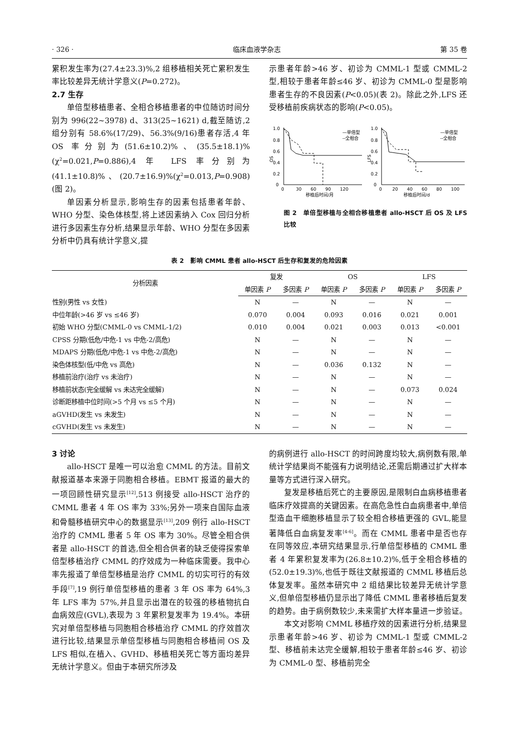· 326 · 临床血液学杂志 第 35 卷
累积发生率为(27.4±23.3)%,2 组移植相关死亡累积发生率比较差异无统计学意义(P=0.272)。
2.7 生存
单倍型移植患者、全相合移植患者的中位随访时间分别为 996(22~3978) d、313(25~1621) d,截至随访,2 组分别有 58.6%(17/29)、56.3%(9/16)患者存活,4 年 OS 率分别为(51.6±10.2)%、(35.5±18.1)%(χ<sup>2</sup>=0.021,P=0.886),4 年 LFS 率分别为(41.1±10.8)%、(20.7±16.9)%(χ<sup>2</sup>=0.013,P=0.908)(图 2)。
单因素分析显示,影响生存的因素包括患者年龄、WHO 分型、染色体核型,将上述因素纳入 Cox 回归分析进行多因素生存分析,结果显示年龄、WHO 分型在多因素分析中仍具有统计学意义,提
示患者年龄>46 岁、初诊为 CMML-1 型或 CMML-2 型,相较于患者年龄≤46 岁、初诊为 CMML-0 型是影响患者生存的不良因素(P<0.05)(表 2)。除此之外,LFS 还受移植前疾病状态的影响(P<0.05)。
OS
1.0
0.8
0.6
0.4
0.2
0
0
30
60
90
120
移植后时间/月
—单倍型
--全相合
LFS
1.0
0.8
0.6
0.4
0.2
0
0
20
40
60
80
100
移植后时间/d
—单倍型
--全相合
图 2　单倍型移植与全相合移植患者 allo-HSCT 后 OS 及 LFS 比较
表 2　影响 CMML 患者 allo-HSCT 后生存和复发的危险因素
| 分析因素 | 复发 | | OS | | LFS | |
| --- | --- | --- | --- | --- | --- | --- |
| | 单因素 P | 多因素 P | 单因素 P | 多因素 P | 单因素 P | 多因素 P |
| 性别(男性 vs 女性) | N | — | N | — | N | — |
| 中位年龄(>46 岁 vs ≤46 岁) | 0.070 | 0.004 | 0.093 | 0.016 | 0.021 | 0.001 |
| 初始 WHO 分型(CMML-0 vs CMML-1/2) | 0.010 | 0.004 | 0.021 | 0.003 | 0.013 | <0.001 |
| CPSS 分期(低危/中危-1 vs 中危-2/高危) | N | — | N | — | N | — |
| MDAPS 分期(低危/中危-1 vs 中危-2/高危) | N | — | N | — | N | — |
| 染色体核型(低/中危 vs 高危) | N | — | 0.036 | 0.132 | N | — |
| 移植前治疗(治疗 vs 未治疗) | N | — | N | — | N | — |
| 移植前状态(完全缓解 vs 未达完全缓解) | N | — | N | — | 0.073 | 0.024 |
| 诊断距移植中位时间(>5 个月 vs ≤5 个月) | N | — | N | — | N | — |
| aGVHD(发生 vs 未发生) | N | — | N | — | N | — |
| cGVHD(发生 vs 未发生) | N | — | N | — | N | — |
3 讨论
allo-HSCT 是唯一可以治愈 CMML 的方法。目前文献报道基本来源于同胞相合移植。EBMT 报道的最大的一项回顾性研究显示<sup>[12]</sup>,513 例接受 allo-HSCT 治疗的 CMML 患者 4 年 OS 率为 33%;另外一项来自国际血液和骨髓移植研究中心的数据显示<sup>[13]</sup>,209 例行 allo-HSCT 治疗的 CMML 患者 5 年 OS 率为 30%。尽管全相合供者是 allo-HSCT 的首选,但全相合供者的缺乏使得探索单倍型移植治疗 CMML 的疗效成为一种临床需要。我中心率先报道了单倍型移植是治疗 CMML 的切实可行的有效手段<sup>[7]</sup>,19 例行单倍型移植的患者 3 年 OS 率为 64%,3 年 LFS 率为 57%,并且显示出潜在的较强的移植物抗白血病效应(GVL),表现为 3 年累积复发率为 19.4%。本研究对单倍型移植与同胞相合移植治疗 CMML 的疗效首次进行比较,结果显示单倍型移植与同胞相合移植间 OS 及 LFS 相似,在植入、GVHD、移植相关死亡等方面均差异无统计学意义。但由于本研究所涉及
的病例进行 allo-HSCT 的时间跨度均较大,病例数有限,单统计学结果尚不能强有力说明结论,还需后期通过扩大样本量等方式进行深入研究。
复发是移植后死亡的主要原因,是限制白血病移植患者临床疗效提高的关键因素。在高危急性白血病患者中,单倍型造血干细胞移植显示了较全相合移植更强的 GVL,能显著降低白血病复发率<sup>[4-6]</sup>。而在 CMML 患者中是否也存在同等效应,本研究结果显示,行单倍型移植的 CMML 患者 4 年累积复发率为(26.8±10.2)%,低于全相合移植的(52.0±19.3)%,也低于既往文献报道的 CMML 移植后总体复发率。虽然本研究中 2 组结果比较差异无统计学意义,但单倍型移植仍显示出了降低 CMML 患者移植后复发的趋势。由于病例数较少,未来需扩大样本量进一步验证。
本文对影响 CMML 移植疗效的因素进行分析,结果显示患者年龄>46 岁、初诊为 CMML-1 型或 CMML-2 型、移植前未达完全缓解,相较于患者年龄≤46 岁、初诊为 CMML-0 型、移植前完全